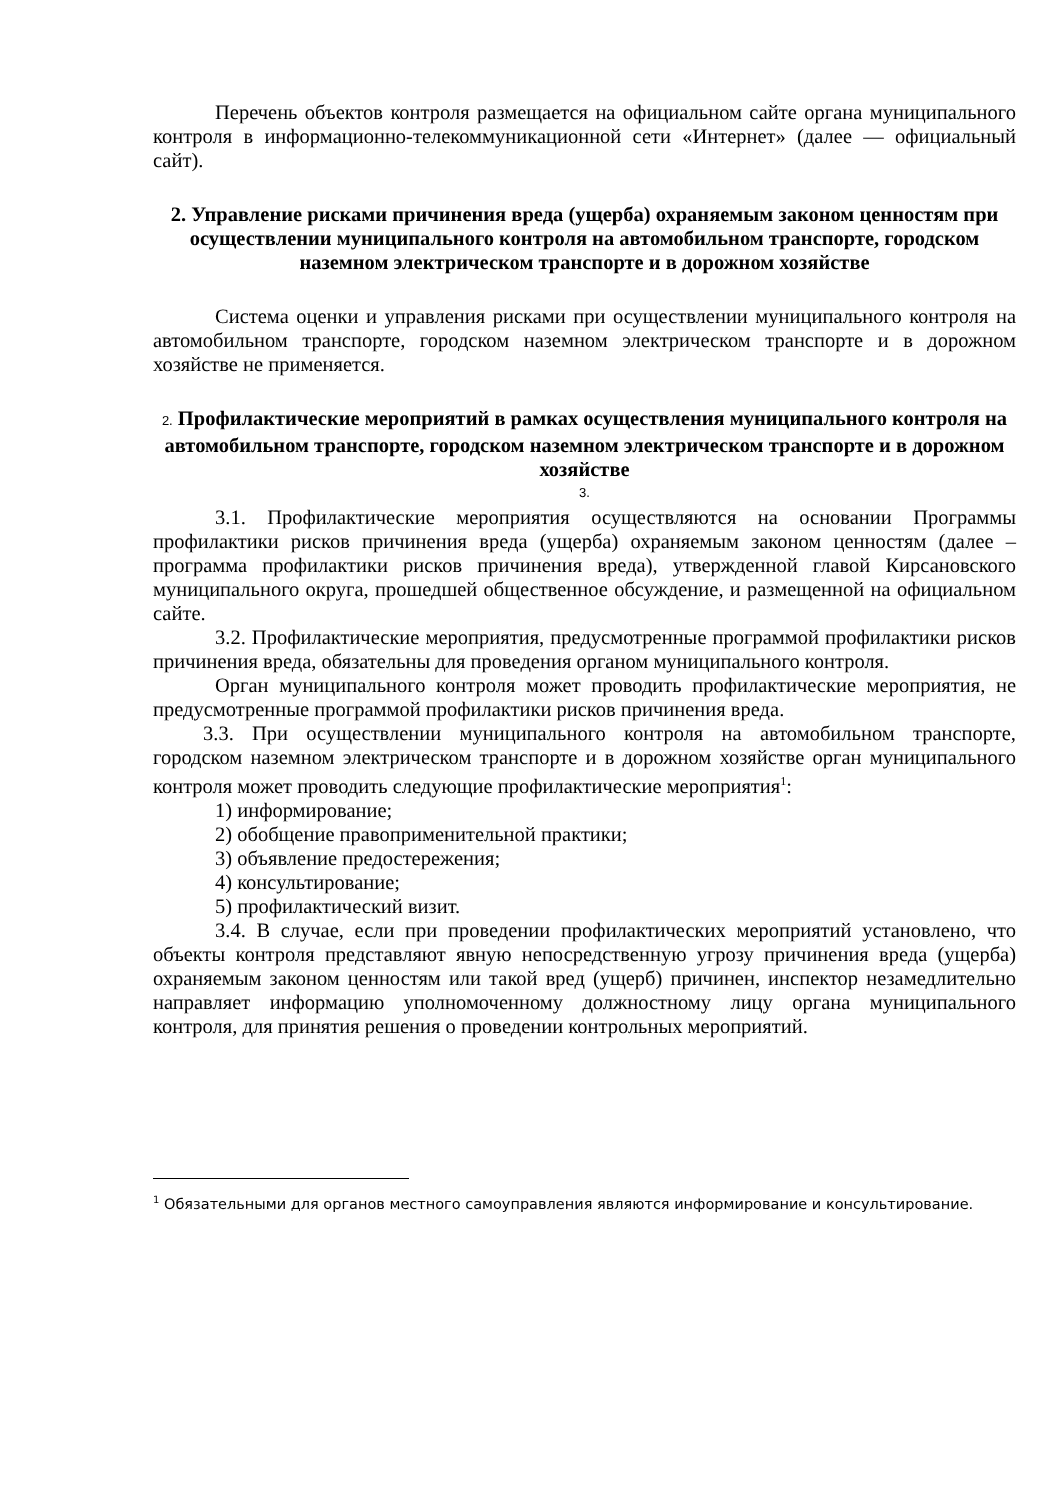Перечень объектов контроля размещается на официальном сайте органа муниципального контроля в информационно-телекоммуникационной сети «Интернет» (далее — официальный сайт).
2. Управление рисками причинения вреда (ущерба) охраняемым законом ценностям при осуществлении муниципального контроля на автомобильном транспорте, городском наземном электрическом транспорте и в дорожном хозяйстве
Система оценки и управления рисками при осуществлении муниципального контроля на автомобильном транспорте, городском наземном электрическом транспорте и в дорожном хозяйстве не применяется.
2. Профилактические мероприятий в рамках осуществления муниципального контроля на автомобильном транспорте, городском наземном электрическом транспорте и в дорожном хозяйстве
3.
3.1. Профилактические мероприятия осуществляются на основании Программы профилактики рисков причинения вреда (ущерба) охраняемым законом ценностям (далее – программа профилактики рисков причинения вреда), утвержденной главой Кирсановского муниципального округа, прошедшей общественное обсуждение, и размещенной на официальном сайте.
3.2. Профилактические мероприятия, предусмотренные программой профилактики рисков причинения вреда, обязательны для проведения органом муниципального контроля.
Орган муниципального контроля может проводить профилактические мероприятия, не предусмотренные программой профилактики рисков причинения вреда.
3.3. При осуществлении муниципального контроля на автомобильном транспорте, городском наземном электрическом транспорте и в дорожном хозяйстве орган муниципального контроля может проводить следующие профилактические мероприятия<sup>1</sup>:
1) информирование;
2) обобщение правоприменительной практики;
3) объявление предостережения;
4) консультирование;
5) профилактический визит.
3.4. В случае, если при проведении профилактических мероприятий установлено, что объекты контроля представляют явную непосредственную угрозу причинения вреда (ущерба) охраняемым законом ценностям или такой вред (ущерб) причинен, инспектор незамедлительно направляет информацию уполномоченному должностному лицу органа муниципального контроля, для принятия решения о проведении контрольных мероприятий.
<sup>1</sup> Обязательными для органов местного самоуправления являются информирование и консультирование.